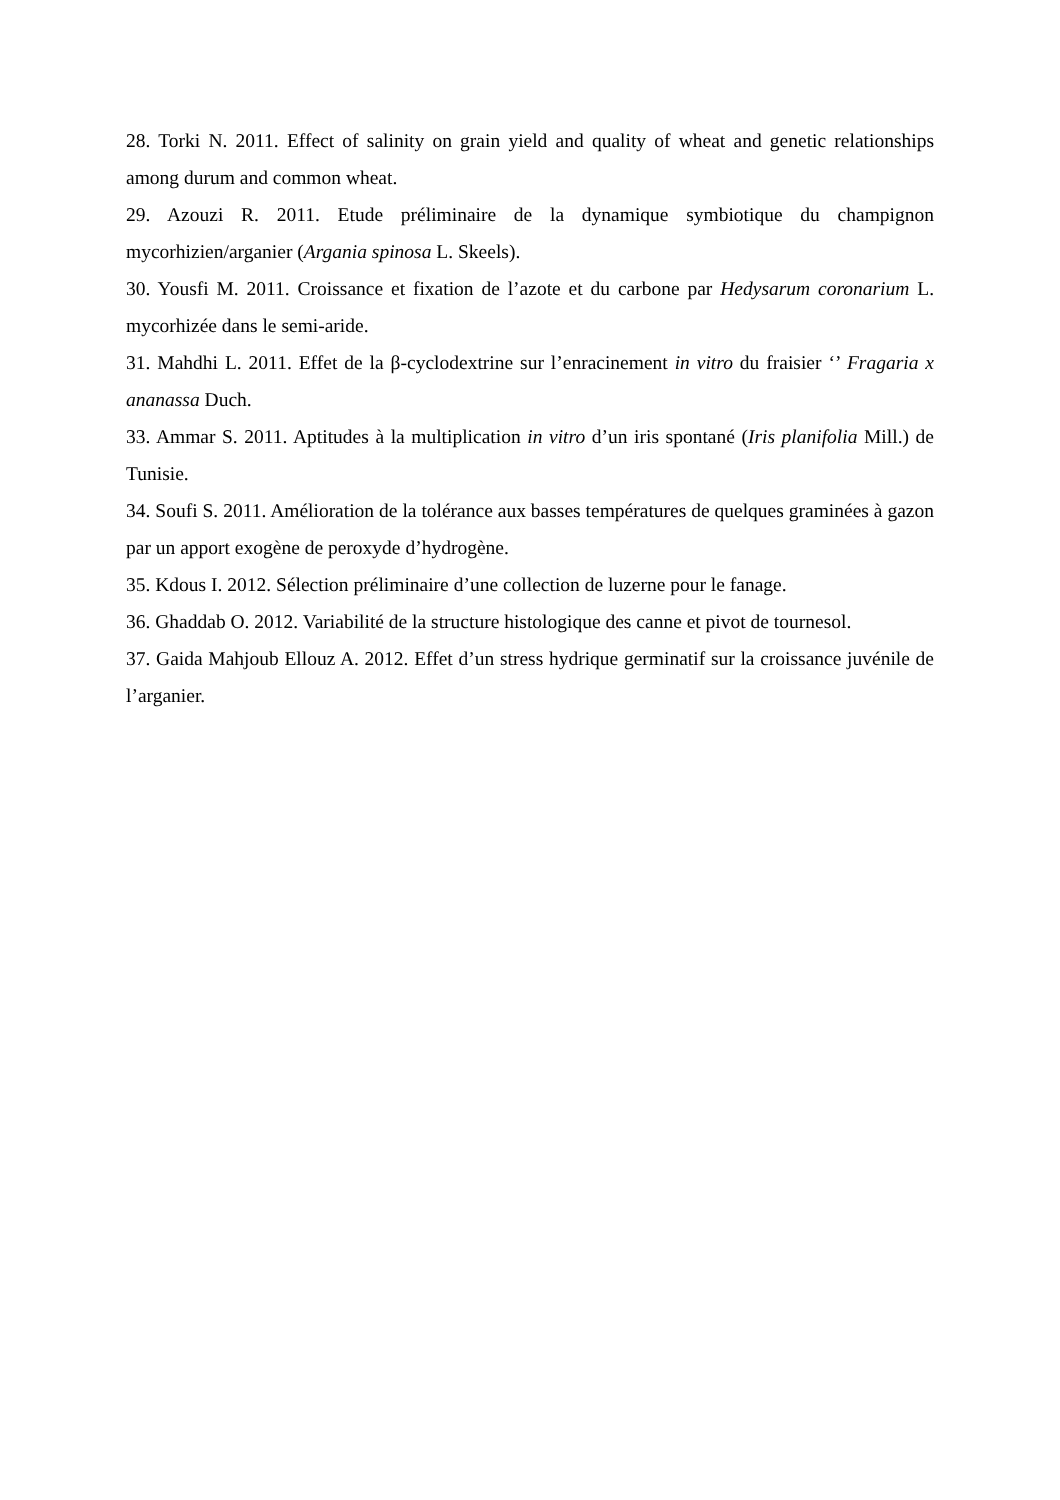28. Torki N. 2011. Effect of salinity on grain yield and quality of wheat and genetic relationships among durum and common wheat.
29. Azouzi R. 2011. Etude préliminaire de la dynamique symbiotique du champignon mycorhizien/arganier (Argania spinosa L. Skeels).
30. Yousfi M. 2011. Croissance et fixation de l’azote et du carbone par Hedysarum coronarium L. mycorhizée dans le semi-aride.
31. Mahdhi L. 2011. Effet de la β-cyclodextrine sur l’enracinement in vitro du fraisier ‘’ Fragaria x ananassa Duch.
33. Ammar S. 2011. Aptitudes à la multiplication in vitro d’un iris spontané (Iris planifolia Mill.) de Tunisie.
34. Soufi S. 2011. Amélioration de la tolérance aux basses températures de quelques graminées à gazon par un apport exogène de peroxyde d’hydrogène.
35. Kdous I. 2012. Sélection préliminaire d’une collection de luzerne pour le fanage.
36. Ghaddab O. 2012. Variabilité de la structure histologique des canne et pivot de tournesol.
37. Gaida Mahjoub Ellouz A. 2012. Effet d’un stress hydrique germinatif sur la croissance juvénile de l’arganier.